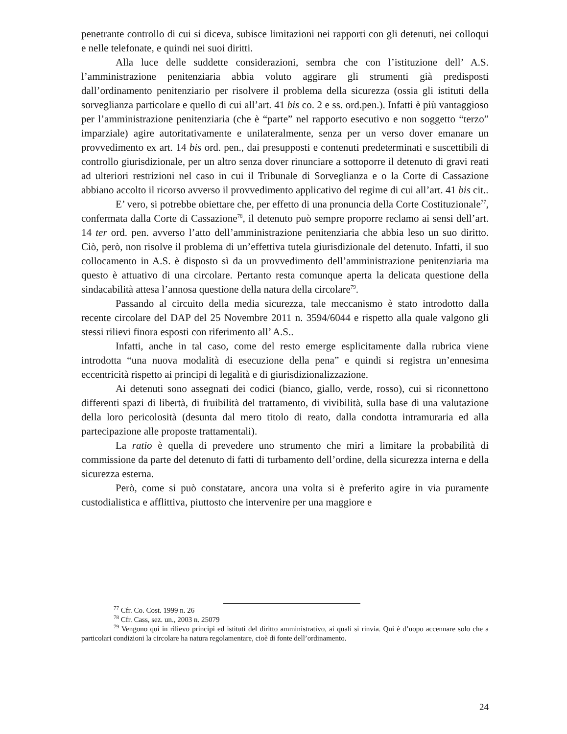penetrante controllo di cui si diceva, subisce limitazioni nei rapporti con gli detenuti, nei colloqui e nelle telefonate, e quindi nei suoi diritti.
Alla luce delle suddette considerazioni, sembra che con l’istituzione dell’ A.S. l’amministrazione penitenziaria abbia voluto aggirare gli strumenti già predisposti dall’ordinamento penitenziario per risolvere il problema della sicurezza (ossia gli istituti della sorveglianza particolare e quello di cui all’art. 41 bis co. 2 e ss. ord.pen.). Infatti è più vantaggioso per l’amministrazione penitenziaria (che è “parte” nel rapporto esecutivo e non soggetto “terzo” imparziale) agire autoritativamente e unilateralmente, senza per un verso dover emanare un provvedimento ex art. 14 bis ord. pen., dai presupposti e contenuti predeterminati e suscettibili di controllo giurisdizionale, per un altro senza dover rinunciare a sottoporre il detenuto di gravi reati ad ulteriori restrizioni nel caso in cui il Tribunale di Sorveglianza e o la Corte di Cassazione abbiano accolto il ricorso avverso il provvedimento applicativo del regime di cui all’art. 41 bis cit..
E’ vero, si potrebbe obiettare che, per effetto di una pronuncia della Corte Costituzionale<sup>77</sup>, confermata dalla Corte di Cassazione<sup>78</sup>, il detenuto può sempre proporre reclamo ai sensi dell’art. 14 ter ord. pen. avverso l’atto dell’amministrazione penitenziaria che abbia leso un suo diritto. Ciò, però, non risolve il problema di un’effettiva tutela giurisdizionale del detenuto. Infatti, il suo collocamento in A.S. è disposto sì da un provvedimento dell’amministrazione penitenziaria ma questo è attuativo di una circolare. Pertanto resta comunque aperta la delicata questione della sindacabilità attesa l’annosa questione della natura della circolare<sup>79</sup>.
Passando al circuito della media sicurezza, tale meccanismo è stato introdotto dalla recente circolare del DAP del 25 Novembre 2011 n. 3594/6044 e rispetto alla quale valgono gli stessi rilievi finora esposti con riferimento all’ A.S..
Infatti, anche in tal caso, come del resto emerge esplicitamente dalla rubrica viene introdotta “una nuova modalità di esecuzione della pena” e quindi si registra un’ennesima eccentricità rispetto ai principi di legalità e di giurisdizionalizzazione.
Ai detenuti sono assegnati dei codici (bianco, giallo, verde, rosso), cui si riconnettono differenti spazi di libertà, di fruibilità del trattamento, di vivibilità, sulla base di una valutazione della loro pericolosità (desunta dal mero titolo di reato, dalla condotta intramuraria ed alla partecipazione alle proposte trattamentali).
La ratio è quella di prevedere uno strumento che miri a limitare la probabilità di commissione da parte del detenuto di fatti di turbamento dell’ordine, della sicurezza interna e della sicurezza esterna.
Però, come si può constatare, ancora una volta si è preferito agire in via puramente custodialistica e afflittiva, piuttosto che intervenire per una maggiore e
<sup>77</sup> Cfr. Co. Cost. 1999 n. 26
<sup>78</sup> Cfr. Cass, sez. un., 2003 n. 25079
<sup>79</sup> Vengono qui in rilievo principi ed istituti del diritto amministrativo, ai quali si rinvia. Qui è d’uopo accennare solo che a particolari condizioni la circolare ha natura regolamentare, cioè di fonte dell’ordinamento.
24